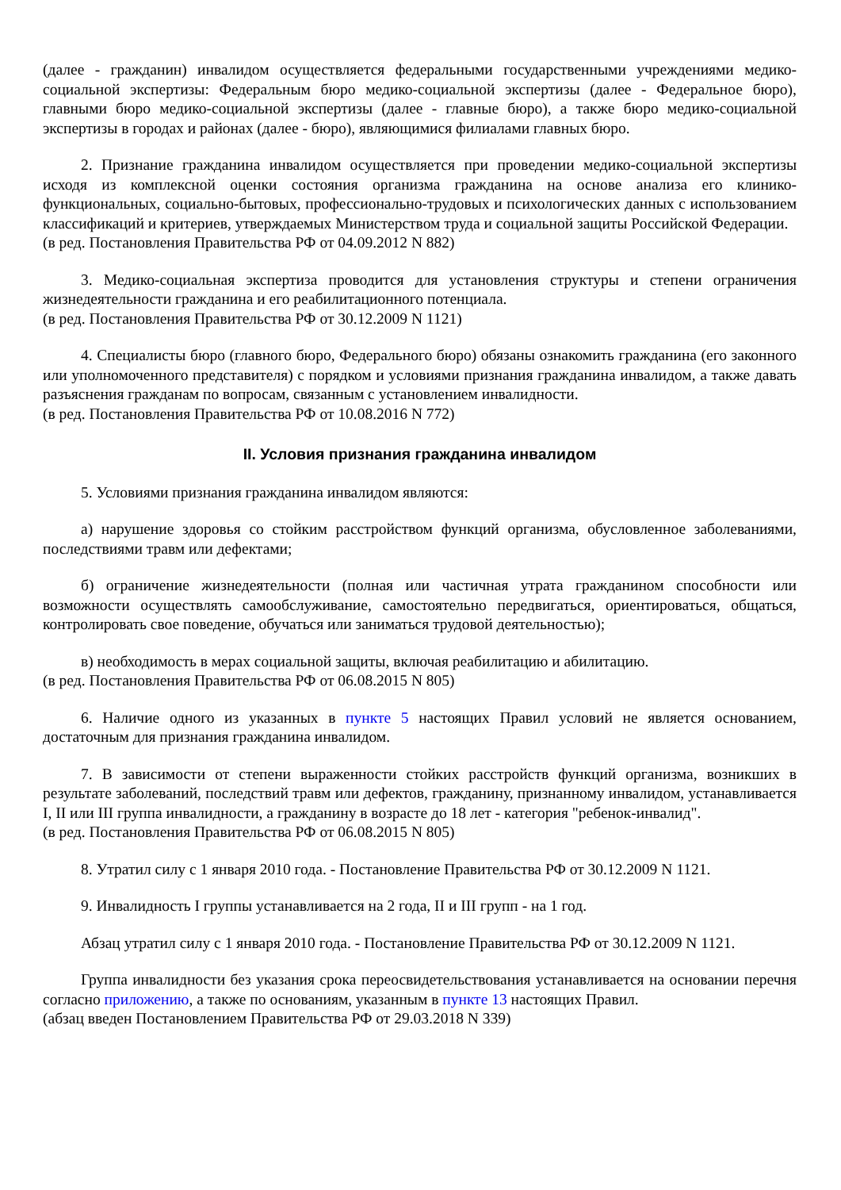(далее - гражданин) инвалидом осуществляется федеральными государственными учреждениями медико-социальной экспертизы: Федеральным бюро медико-социальной экспертизы (далее - Федеральное бюро), главными бюро медико-социальной экспертизы (далее - главные бюро), а также бюро медико-социальной экспертизы в городах и районах (далее - бюро), являющимися филиалами главных бюро.
2. Признание гражданина инвалидом осуществляется при проведении медико-социальной экспертизы исходя из комплексной оценки состояния организма гражданина на основе анализа его клинико-функциональных, социально-бытовых, профессионально-трудовых и психологических данных с использованием классификаций и критериев, утверждаемых Министерством труда и социальной защиты Российской Федерации.
(в ред. Постановления Правительства РФ от 04.09.2012 N 882)
3. Медико-социальная экспертиза проводится для установления структуры и степени ограничения жизнедеятельности гражданина и его реабилитационного потенциала.
(в ред. Постановления Правительства РФ от 30.12.2009 N 1121)
4. Специалисты бюро (главного бюро, Федерального бюро) обязаны ознакомить гражданина (его законного или уполномоченного представителя) с порядком и условиями признания гражданина инвалидом, а также давать разъяснения гражданам по вопросам, связанным с установлением инвалидности.
(в ред. Постановления Правительства РФ от 10.08.2016 N 772)
II. Условия признания гражданина инвалидом
5. Условиями признания гражданина инвалидом являются:
а) нарушение здоровья со стойким расстройством функций организма, обусловленное заболеваниями, последствиями травм или дефектами;
б) ограничение жизнедеятельности (полная или частичная утрата гражданином способности или возможности осуществлять самообслуживание, самостоятельно передвигаться, ориентироваться, общаться, контролировать свое поведение, обучаться или заниматься трудовой деятельностью);
в) необходимость в мерах социальной защиты, включая реабилитацию и абилитацию.
(в ред. Постановления Правительства РФ от 06.08.2015 N 805)
6. Наличие одного из указанных в пункте 5 настоящих Правил условий не является основанием, достаточным для признания гражданина инвалидом.
7. В зависимости от степени выраженности стойких расстройств функций организма, возникших в результате заболеваний, последствий травм или дефектов, гражданину, признанному инвалидом, устанавливается I, II или III группа инвалидности, а гражданину в возрасте до 18 лет - категория "ребенок-инвалид".
(в ред. Постановления Правительства РФ от 06.08.2015 N 805)
8. Утратил силу с 1 января 2010 года. - Постановление Правительства РФ от 30.12.2009 N 1121.
9. Инвалидность I группы устанавливается на 2 года, II и III групп - на 1 год.
Абзац утратил силу с 1 января 2010 года. - Постановление Правительства РФ от 30.12.2009 N 1121.
Группа инвалидности без указания срока переосвидетельствования устанавливается на основании перечня согласно приложению, а также по основаниям, указанным в пункте 13 настоящих Правил.
(абзац введен Постановлением Правительства РФ от 29.03.2018 N 339)